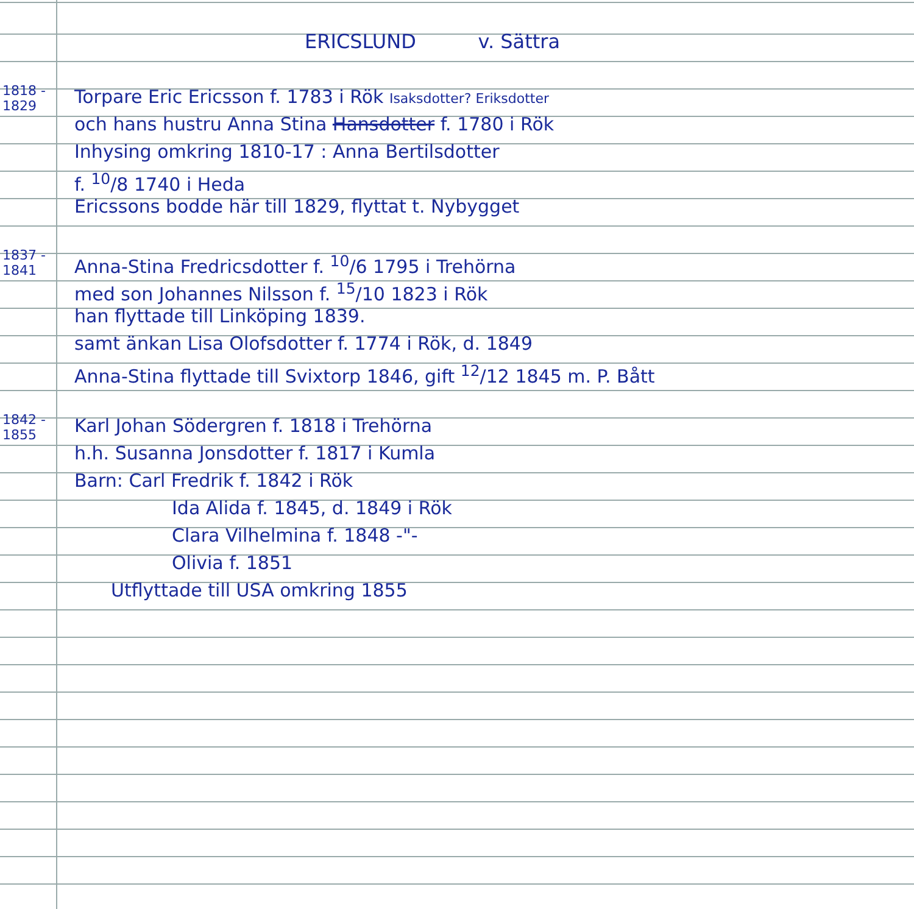ERICSLUND v. Sättra
1818 - 1829
Torpare Eric Ericsson f. 1783 i Rök Isaksdotter? Eriksdotter
och hans hustru Anna Stina Hansdotter f. 1780 i Rök
Inhysing omkring 1810-17 : Anna Bertilsdotter
f. <sup>10</sup>/8 1740 i Heda
Ericssons bodde här till 1829, flyttat t. Nybygget
1837 - 1841
Anna-Stina Fredricsdotter f. <sup>10</sup>/6 1795 i Trehörna
med son Johannes Nilsson f. <sup>15</sup>/10 1823 i Rök
han flyttade till Linköping 1839.
samt änkan Lisa Olofsdotter f. 1774 i Rök, d. 1849
Anna-Stina flyttade till Svixtorp 1846, gift <sup>12</sup>/12 1845 m. P. Bått
1842 - 1855
Karl Johan Södergren f. 1818 i Trehörna
h.h. Susanna Jonsdotter f. 1817 i Kumla
Barn: Carl Fredrik f. 1842 i Rök
Ida Alida f. 1845, d. 1849 i Rök
Clara Vilhelmina f. 1848 -"-
Olivia f. 1851
Utflyttade till USA omkring 1855